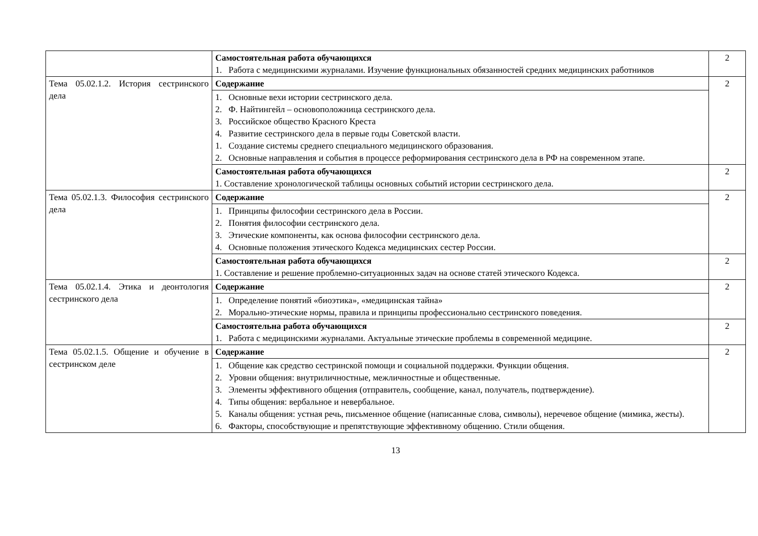| | Самостоятельная работа обучающихся 1. Работа с медицинскими журналами. Изучение функциональных обязанностей средних медицинских работников | 2 |
| Тема 05.02.1.2. История сестринского дела | Содержание | 2 |
| | 1. Основные вехи истории сестринского дела. 2. Ф. Найтингейл – основоположница сестринского дела. 3. Российское общество Красного Креста 4. Развитие сестринского дела в первые годы Советской власти. 1. Создание системы среднего специального медицинского образования. 2. Основные направления и события в процессе реформирования сестринского дела в РФ на современном этапе. | |
| | Самостоятельная работа обучающихся 1. Составление хронологической таблицы основных событий истории сестринского дела. | 2 |
| Тема 05.02.1.3. Философия сестринского дела | Содержание | 2 |
| | 1. Принципы философии сестринского дела в России. 2. Понятия философии сестринского дела. 3. Этические компоненты, как основа философии сестринского дела. 4. Основные положения этического Кодекса медицинских сестер России. | |
| | Самостоятельная работа обучающихся 1. Составление и решение проблемно-ситуационных задач на основе статей этического Кодекса. | 2 |
| Тема 05.02.1.4. Этика и деонтология сестринского дела | Содержание | 2 |
| | 1. Определение понятий «биоэтика», «медицинская тайна» 2. Морально-этические нормы, правила и принципы профессионально сестринского поведения. | |
| | Самостоятельна работа обучающихся 1. Работа с медицинскими журналами. Актуальные этические проблемы в современной медицине. | 2 |
| Тема 05.02.1.5. Общение и обучение в сестринском деле | Содержание | 2 |
| | 1. Общение как средство сестринской помощи и социальной поддержки. Функции общения. 2. Уровни общения: внутриличностные, межличностные и общественные. 3. Элементы эффективного общения (отправитель, сообщение, канал, получатель, подтверждение). 4. Типы общения: вербальное и невербальное. 5. Каналы общения: устная речь, письменное общение (написанные слова, символы), неречевое общение (мимика, жесты). 6. Факторы, способствующие и препятствующие эффективному общению. Стили общения. | |
13